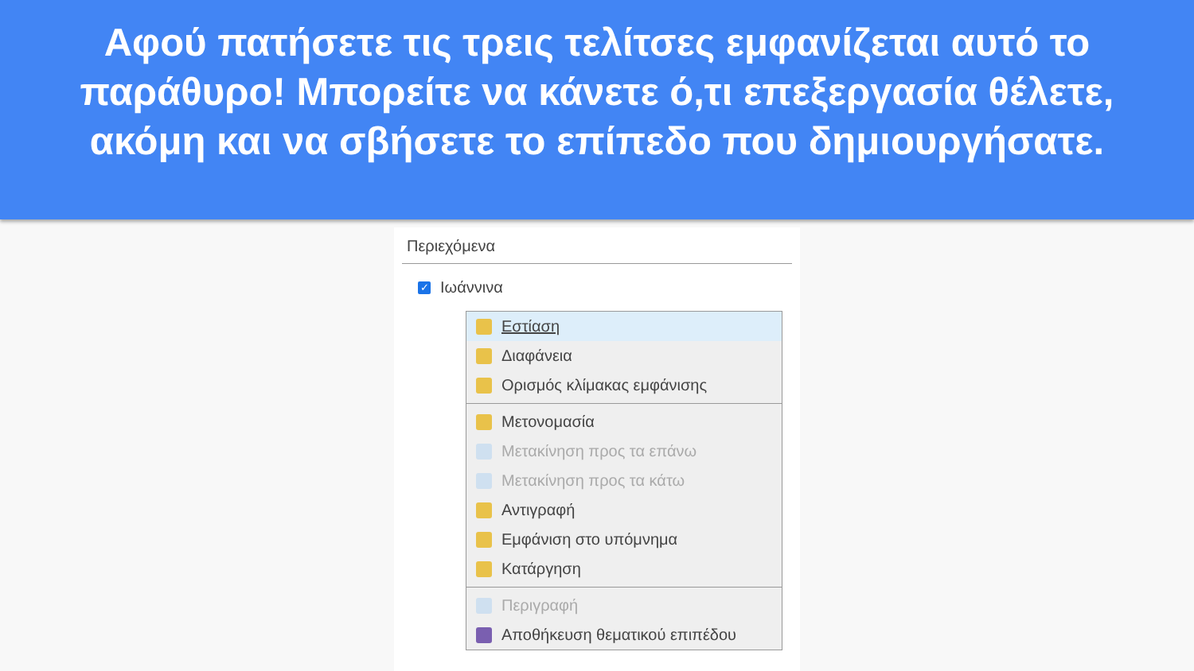Αφού πατήσετε τις τρεις τελίτσες εμφανίζεται αυτό το παράθυρο! Μπορείτε να κάνετε ό,τι επεξεργασία θέλετε, ακόμη και να σβήσετε το επίπεδο που δημιουργήσατε.
Περιεχόμενα
✓ Ιωάννινα
Εστίαση
Διαφάνεια
Ορισμός κλίμακας εμφάνισης
Μετονομασία
Μετακίνηση προς τα επάνω
Μετακίνηση προς τα κάτω
Αντιγραφή
Εμφάνιση στο υπόμνημα
Κατάργηση
Περιγραφή
Αποθήκευση θεματικού επιπέδου